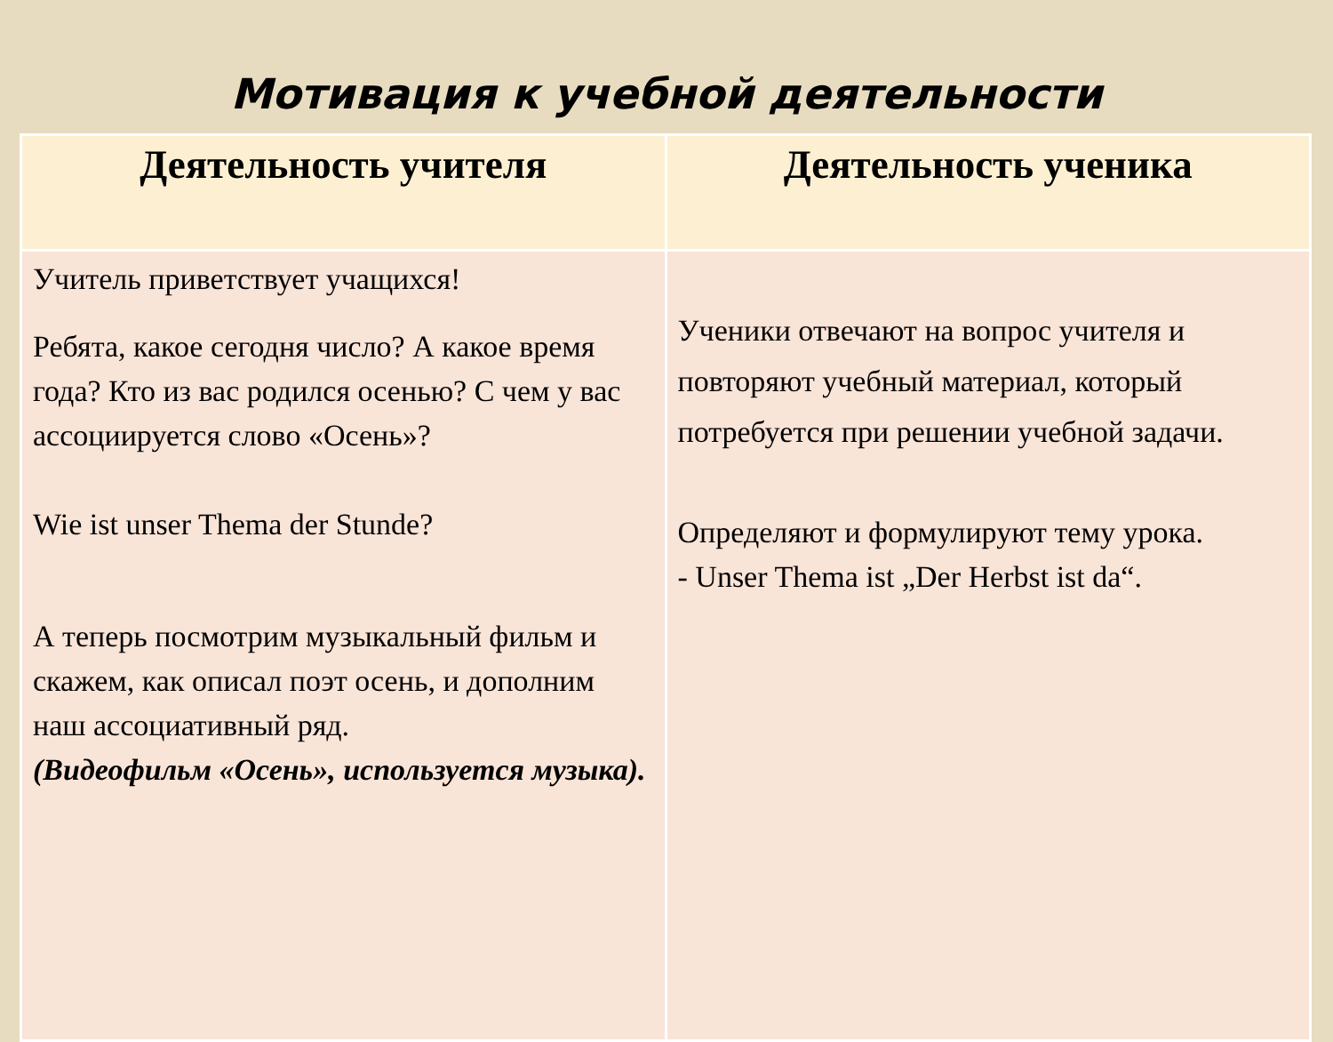Мотивация к учебной деятельности
| Деятельность учителя | Деятельность ученика |
| --- | --- |
| Учитель приветствует учащихся! Ребята, какое сегодня число? А какое время года? Кто из вас родился осенью? С чем у вас ассоциируется слово «Осень»? Wie ist unser Thema der Stunde? А теперь посмотрим музыкальный фильм и скажем, как описал поэт осень, и дополним наш ассоциативный ряд. (Видеофильм «Осень», используется музыка). | Ученики отвечают на вопрос учителя и повторяют учебный материал, который потребуется при решении учебной задачи. Определяют и формулируют тему урока. - Unser Thema ist „Der Herbst ist da“. |